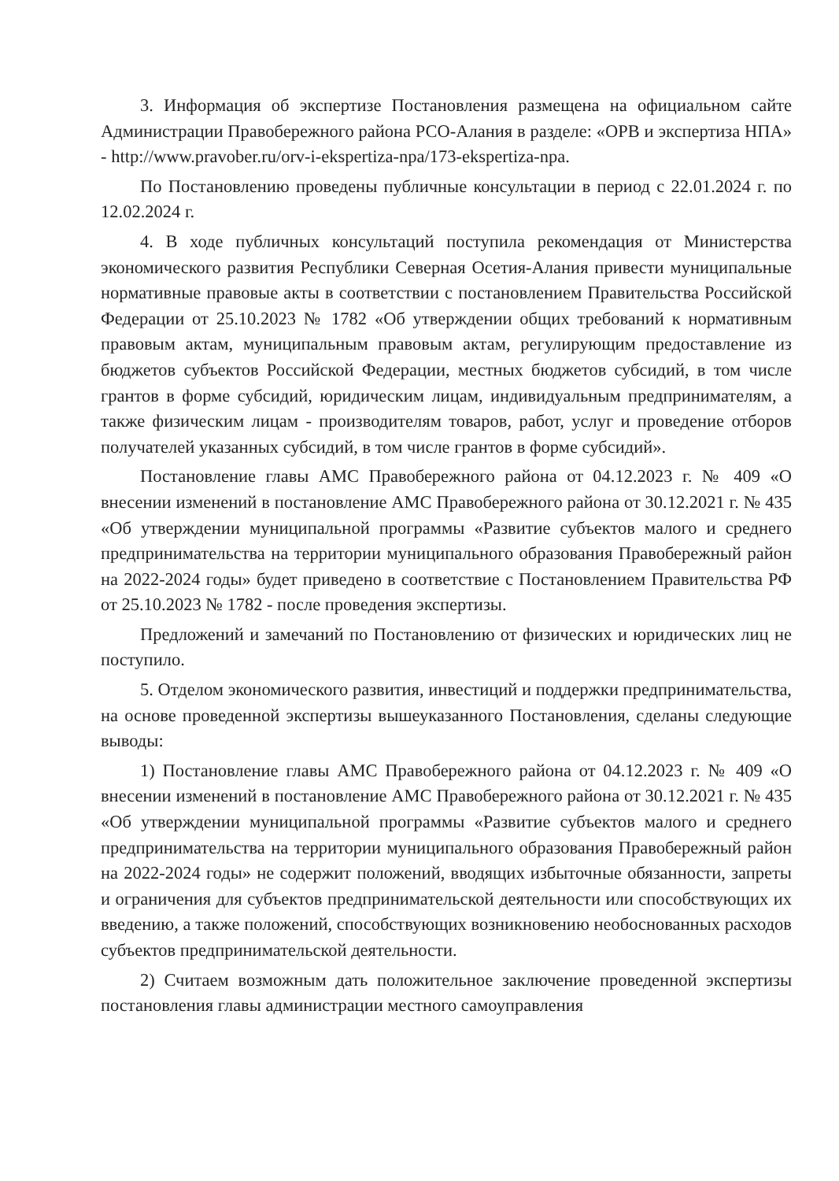3. Информация об экспертизе Постановления размещена на официальном сайте Администрации Правобережного района РСО-Алания в разделе: «ОРВ и экспертиза НПА» - http://www.pravober.ru/orv-i-ekspertiza-npa/173-ekspertiza-npa.
По Постановлению проведены публичные консультации в период с 22.01.2024 г. по 12.02.2024 г.
4. В ходе публичных консультаций поступила рекомендация от Министерства экономического развития Республики Северная Осетия-Алания привести муниципальные нормативные правовые акты в соответствии с постановлением Правительства Российской Федерации от 25.10.2023 № 1782 «Об утверждении общих требований к нормативным правовым актам, муниципальным правовым актам, регулирующим предоставление из бюджетов субъектов Российской Федерации, местных бюджетов субсидий, в том числе грантов в форме субсидий, юридическим лицам, индивидуальным предпринимателям, а также физическим лицам - производителям товаров, работ, услуг и проведение отборов получателей указанных субсидий, в том числе грантов в форме субсидий».
Постановление главы АМС Правобережного района от 04.12.2023 г. № 409 «О внесении изменений в постановление АМС Правобережного района от 30.12.2021 г. № 435 «Об утверждении муниципальной программы «Развитие субъектов малого и среднего предпринимательства на территории муниципального образования Правобережный район на 2022-2024 годы» будет приведено в соответствие с Постановлением Правительства РФ от 25.10.2023 № 1782 - после проведения экспертизы.
Предложений и замечаний по Постановлению от физических и юридических лиц не поступило.
5. Отделом экономического развития, инвестиций и поддержки предпринимательства, на основе проведенной экспертизы вышеуказанного Постановления, сделаны следующие выводы:
1) Постановление главы АМС Правобережного района от 04.12.2023 г. № 409 «О внесении изменений в постановление АМС Правобережного района от 30.12.2021 г. № 435 «Об утверждении муниципальной программы «Развитие субъектов малого и среднего предпринимательства на территории муниципального образования Правобережный район на 2022-2024 годы» не содержит положений, вводящих избыточные обязанности, запреты и ограничения для субъектов предпринимательской деятельности или способствующих их введению, а также положений, способствующих возникновению необоснованных расходов субъектов предпринимательской деятельности.
2) Считаем возможным дать положительное заключение проведенной экспертизы постановления главы администрации местного самоуправления